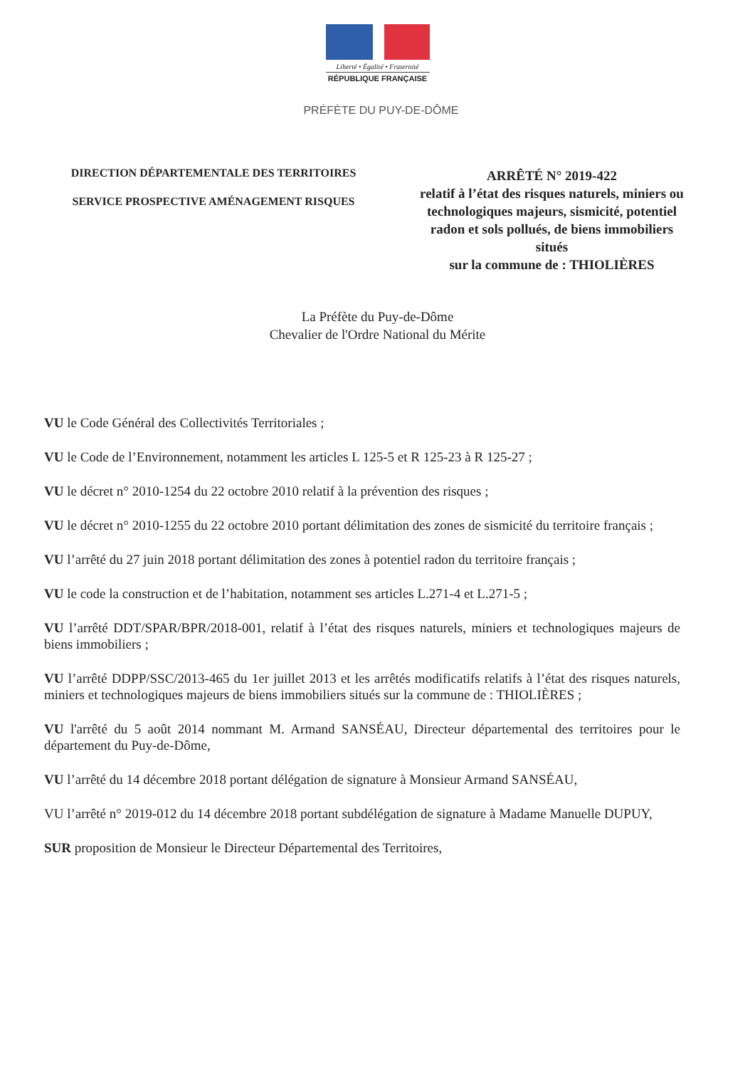Liberté • Égalité • Fraternité
RÉPUBLIQUE FRANÇAISE
PRÉFÈTE DU PUY-DE-DÔME
DIRECTION DÉPARTEMENTALE DES TERRITOIRES
SERVICE PROSPECTIVE AMÉNAGEMENT RISQUES
ARRÊTÉ N° 2019-422
relatif à l’état des risques naturels, miniers ou technologiques majeurs, sismicité, potentiel radon et sols pollués, de biens immobiliers situés
sur la commune de : THIOLIÈRES
La Préfète du Puy-de-Dôme
Chevalier de l'Ordre National du Mérite
VU le Code Général des Collectivités Territoriales ;
VU le Code de l’Environnement, notamment les articles L 125-5 et R 125-23 à R 125-27 ;
VU le décret n° 2010-1254 du 22 octobre 2010 relatif à la prévention des risques ;
VU le décret n° 2010-1255 du 22 octobre 2010 portant délimitation des zones de sismicité du territoire français ;
VU l’arrêté du 27 juin 2018 portant délimitation des zones à potentiel radon du territoire français ;
VU le code la construction et de l’habitation, notamment ses articles L.271-4 et L.271-5 ;
VU l’arrêté DDT/SPAR/BPR/2018-001, relatif à l’état des risques naturels, miniers et technologiques majeurs de biens immobiliers ;
VU l’arrêté DDPP/SSC/2013-465 du 1er juillet 2013 et les arrêtés modificatifs relatifs à l’état des risques naturels, miniers et technologiques majeurs de biens immobiliers situés sur la commune de : THIOLIÈRES ;
VU l'arrêté du 5 août 2014 nommant M. Armand SANSÉAU, Directeur départemental des territoires pour le département du Puy-de-Dôme,
VU l’arrêté du 14 décembre 2018 portant délégation de signature à Monsieur Armand SANSÉAU,
VU l’arrêté n° 2019-012 du 14 décembre 2018 portant subdélégation de signature à Madame Manuelle DUPUY,
SUR proposition de Monsieur le Directeur Départemental des Territoires,